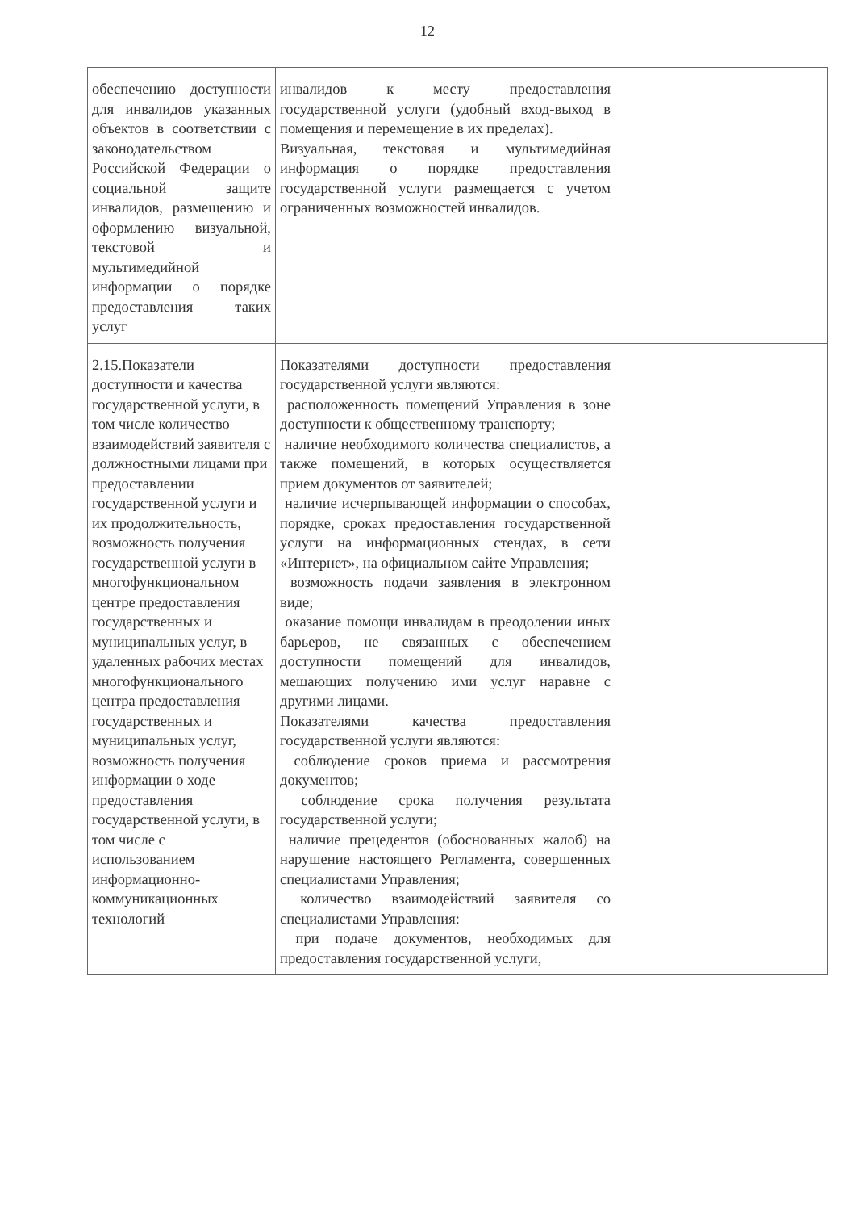12
| обеспечению доступности для инвалидов указанных объектов в соответствии с законодательством Российской Федерации о социальной защите инвалидов, размещению и оформлению визуальной, текстовой и мультимедийной информации о порядке предоставления таких услуг | инвалидов к месту предоставления государственной услуги (удобный вход-выход в помещения и перемещение в их пределах). Визуальная, текстовая и мультимедийная информация о порядке предоставления государственной услуги размещается с учетом ограниченных возможностей инвалидов. | |
| 2.15.Показатели доступности и качества государственной услуги, в том числе количество взаимодействий заявителя с должностными лицами при предоставлении государственной услуги и их продолжительность, возможность получения государственной услуги в многофункциональном центре предоставления государственных и муниципальных услуг, в удаленных рабочих местах многофункционального центра предоставления государственных и муниципальных услуг, возможность получения информации о ходе предоставления государственной услуги, в том числе с использованием информационно-коммуникационных технологий | Показателями доступности предоставления государственной услуги являются: расположенность помещений Управления в зоне доступности к общественному транспорту; наличие необходимого количества специалистов, а также помещений, в которых осуществляется прием документов от заявителей; наличие исчерпывающей информации о способах, порядке, сроках предоставления государственной услуги на информационных стендах, в сети «Интернет», на официальном сайте Управления; возможность подачи заявления в электронном виде; оказание помощи инвалидам в преодолении иных барьеров, не связанных с обеспечением доступности помещений для инвалидов, мешающих получению ими услуг наравне с другими лицами. Показателями качества предоставления государственной услуги являются: соблюдение сроков приема и рассмотрения документов; соблюдение срока получения результата государственной услуги; наличие прецедентов (обоснованных жалоб) на нарушение настоящего Регламента, совершенных специалистами Управления; количество взаимодействий заявителя со специалистами Управления: при подаче документов, необходимых для предоставления государственной услуги, | |